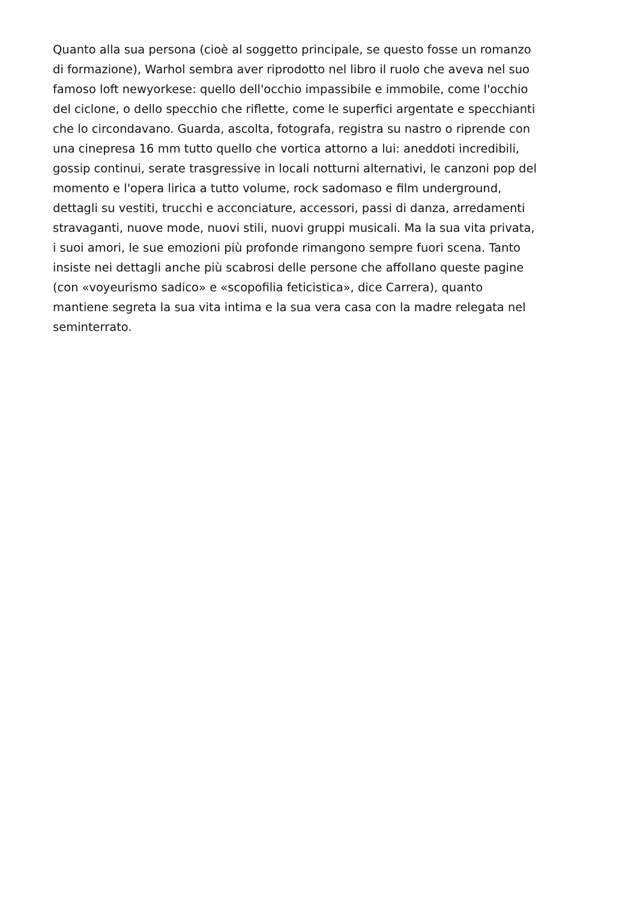Quanto alla sua persona (cioè al soggetto principale, se questo fosse un romanzo
di formazione), Warhol sembra aver riprodotto nel libro il ruolo che aveva nel suo
famoso loft newyorkese: quello dell'occhio impassibile e immobile, come l'occhio
del ciclone, o dello specchio che riflette, come le superfici argentate e specchianti
che lo circondavano. Guarda, ascolta, fotografa, registra su nastro o riprende con
una cinepresa 16 mm tutto quello che vortica attorno a lui: aneddoti incredibili,
gossip continui, serate trasgressive in locali notturni alternativi, le canzoni pop del
momento e l'opera lirica a tutto volume, rock sadomaso e film underground,
dettagli su vestiti, trucchi e acconciature, accessori, passi di danza, arredamenti
stravaganti, nuove mode, nuovi stili, nuovi gruppi musicali. Ma la sua vita privata,
i suoi amori, le sue emozioni più profonde rimangono sempre fuori scena. Tanto
insiste nei dettagli anche più scabrosi delle persone che affollano queste pagine
(con «voyeurismo sadico» e «scopofilia feticistica», dice Carrera), quanto
mantiene segreta la sua vita intima e la sua vera casa con la madre relegata nel
seminterrato.